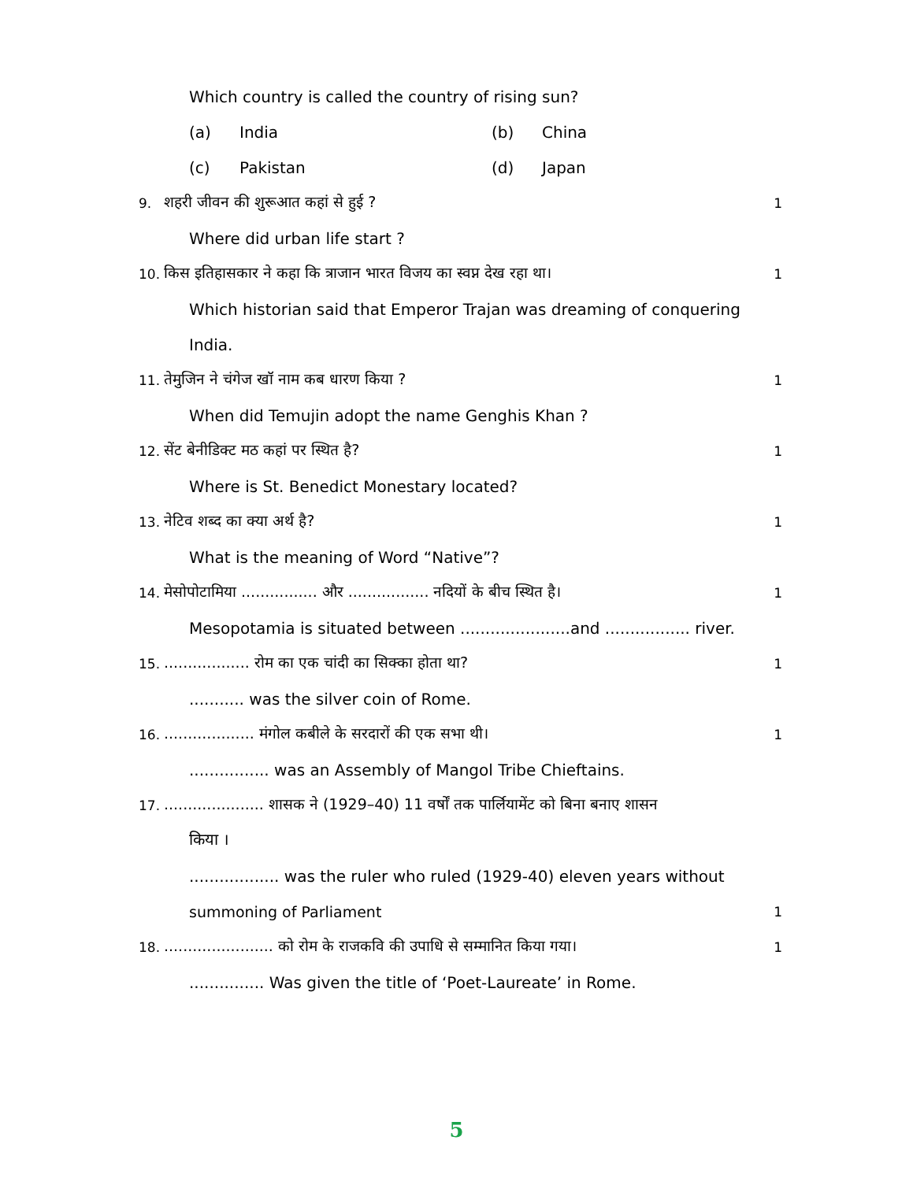Which country is called the country of rising sun?
(a) India (b) China
(c) Pakistan (d) Japan
9. शहरी जीवन की शुरूआत कहां से हुई ? 1
Where did urban life start ?
10. किस इतिहासकार ने कहा कि त्राजान भारत विजय का स्वप्न देख रहा था। 1
Which historian said that Emperor Trajan was dreaming of conquering
India.
11. तेमुजिन ने चंगेज खॉ नाम कब धारण किया ? 1
When did Temujin adopt the name Genghis Khan ?
12. सेंट बेनीडिक्ट मठ कहां पर स्थित है? 1
Where is St. Benedict Monestary located?
13. नेटिव शब्द का क्या अर्थ है? 1
What is the meaning of Word “Native”?
14. मेसोपोटामिया ................ और ................. नदियों के बीच स्थित है। 1
Mesopotamia is situated between ......................and ................. river.
15................... रोम का एक चांदी का सिक्का होता था? 1
........... was the silver coin of Rome.
16.................... मंगोल कबीले के सरदारों की एक सभा थी। 1
................ was an Assembly of Mangol Tribe Chieftains.
17...................... शासक ने (1929–40) 11 वर्षों तक पार्लियामेंट को बिना बनाए शासन
किया ।
.................. was the ruler who ruled (1929-40) eleven years without
summoning of Parliament 1
18........................ को रोम के राजकवि की उपाधि से सम्मानित किया गया। 1
............... Was given the title of ‘Poet-Laureate’ in Rome.
5